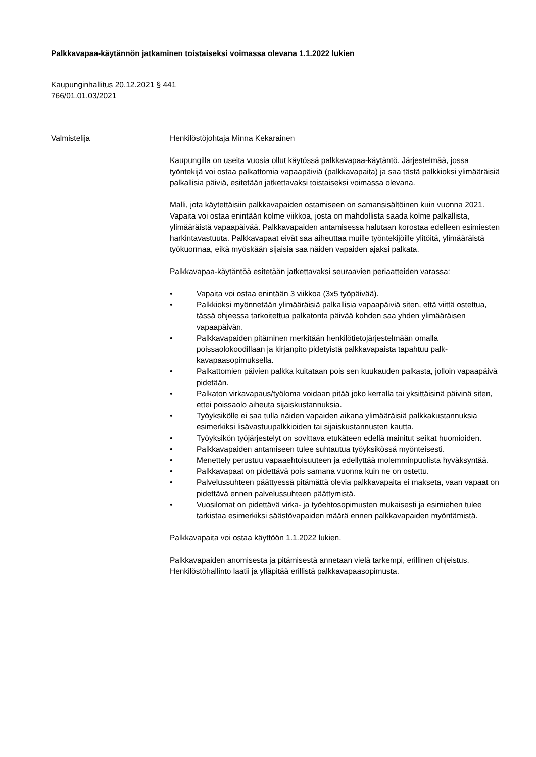Palkkavapaa-käytännön jatkaminen toistaiseksi voimassa olevana 1.1.2022 lukien
Kaupunginhallitus 20.12.2021 § 441
766/01.01.03/2021
Valmistelija Henkilöstöjohtaja Minna Kekarainen
Kaupungilla on useita vuosia ollut käytössä palkkavapaa-käytäntö. Järjestelmää, jossa työntekijä voi ostaa palkattomia vapaapäiviä (palkkavapaita) ja saa tästä palkkioksi ylimääräisiä palkallisia päiviä, esitetään jatkettavaksi toistaiseksi voimassa olevana.
Malli, jota käytettäisiin palkkavapaiden ostamiseen on samansisältöinen kuin vuonna 2021. Vapaita voi ostaa enintään kolme viikkoa, josta on mahdollista saada kolme palkallista, ylimääräistä vapaapäivää. Palkkavapaiden antamisessa halutaan korostaa edelleen esimiesten harkintavastuuta. Palkkavapaat eivät saa aiheuttaa muille työntekijöille ylitöitä, ylimääräistä työkuormaa, eikä myöskään sijaisia saa näiden vapaiden ajaksi palkata.
Palkkavapaa-käytäntöä esitetään jatkettavaksi seuraavien periaatteiden varassa:
• Vapaita voi ostaa enintään 3 viikkoa (3x5 työpäivää).
• Palkkioksi myönnetään ylimääräisiä palkallisia vapaapäiviä siten, että viittä ostettua, tässä ohjeessa tarkoitettua palkatonta päivää kohden saa yhden ylimääräisen vapaapäivän.
• Palkkavapaiden pitäminen merkitään henkilötietojärjestelmään omalla poissaolokoodillaan ja kirjanpito pidetyistä palkkavapaista tapahtuu palk-kavapaasopimuksella.
• Palkattomien päivien palkka kuitataan pois sen kuukauden palkasta, jolloin vapaapäivä pidetään.
• Palkaton virkavapaus/työloma voidaan pitää joko kerralla tai yksittäisinä päivinä siten, ettei poissaolo aiheuta sijaiskustannuksia.
• Työyksikölle ei saa tulla näiden vapaiden aikana ylimääräisiä palkkakustannuksia esimerkiksi lisävastuupalkkioiden tai sijaiskustannusten kautta.
• Työyksikön työjärjestelyt on sovittava etukäteen edellä mainitut seikat huomioiden.
• Palkkavapaiden antamiseen tulee suhtautua työyksikössä myönteisesti.
• Menettely perustuu vapaaehtoisuuteen ja edellyttää molemminpuolista hyväksyntää.
• Palkkavapaat on pidettävä pois samana vuonna kuin ne on ostettu.
• Palvelussuhteen päättyessä pitämättä olevia palkkavapaita ei makseta, vaan vapaat on pidettävä ennen palvelussuhteen päättymistä.
• Vuosilomat on pidettävä virka- ja työehtosopimusten mukaisesti ja esimiehen tulee tarkistaa esimerkiksi säästövapaiden määrä ennen palkkavapaiden myöntämistä.
Palkkavapaita voi ostaa käyttöön 1.1.2022 lukien.
Palkkavapaiden anomisesta ja pitämisestä annetaan vielä tarkempi, erillinen ohjeistus. Henkilöstöhallinto laatii ja ylläpitää erillistä palkkavapaasopimusta.